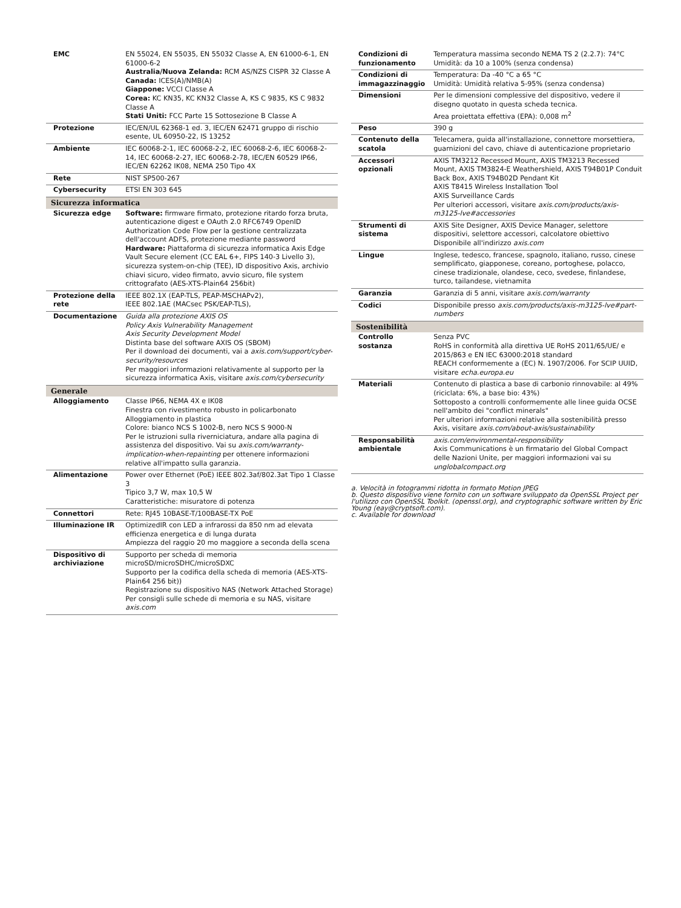| EMC | EN 55024, EN 55035, EN 55032 Classe A, EN 61000-6-1, EN 61000-6-2 Australia/Nuova Zelanda: RCM AS/NZS CISPR 32 Classe A Canada: ICES(A)/NMB(A) Giappone: VCCI Classe A Corea: KC KN35, KC KN32 Classe A, KS C 9835, KS C 9832 Classe A Stati Uniti: FCC Parte 15 Sottosezione B Classe A |
| Protezione | IEC/EN/UL 62368-1 ed. 3, IEC/EN 62471 gruppo di rischio esente, UL 60950-22, IS 13252 |
| Ambiente | IEC 60068-2-1, IEC 60068-2-2, IEC 60068-2-6, IEC 60068-2-14, IEC 60068-2-27, IEC 60068-2-78, IEC/EN 60529 IP66, IEC/EN 62262 IK08, NEMA 250 Tipo 4X |
| Rete | NIST SP500-267 |
| Cybersecurity | ETSI EN 303 645 |
| Sicurezza informatica | |
| Sicurezza edge | Software: firmware firmato, protezione ritardo forza bruta, autenticazione digest e OAuth 2.0 RFC6749 OpenID Authorization Code Flow per la gestione centralizzata dell'account ADFS, protezione mediante password Hardware: Piattaforma di sicurezza informatica Axis Edge Vault Secure element (CC EAL 6+, FIPS 140-3 Livello 3), sicurezza system-on-chip (TEE), ID dispositivo Axis, archivio chiavi sicuro, video firmato, avvio sicuro, file system crittografato (AES-XTS-Plain64 256bit) |
| Protezione della rete | IEEE 802.1X (EAP-TLS, PEAP-MSCHAPv2), IEEE 802.1AE (MACsec PSK/EAP-TLS), |
| Documentazione | Guida alla protezione AXIS OS Policy Axis Vulnerability Management Axis Security Development Model Distinta base del software AXIS OS (SBOM) Per il download dei documenti, vai a axis.com/support/cyber-security/resources Per maggiori informazioni relativamente al supporto per la sicurezza informatica Axis, visitare axis.com/cybersecurity |
| Generale | |
| Alloggiamento | Classe IP66, NEMA 4X e IK08 Finestra con rivestimento robusto in policarbonato Alloggiamento in plastica Colore: bianco NCS S 1002-B, nero NCS S 9000-N Per le istruzioni sulla riverniciatura, andare alla pagina di assistenza del dispositivo. Vai su axis.com/warranty-implication-when-repainting per ottenere informazioni relative all'impatto sulla garanzia. |
| Alimentazione | Power over Ethernet (PoE) IEEE 802.3af/802.3at Tipo 1 Classe 3 Tipico 3,7 W, max 10,5 W Caratteristiche: misuratore di potenza |
| Connettori | Rete: RJ45 10BASE-T/100BASE-TX PoE |
| Illuminazione IR | OptimizedIR con LED a infrarossi da 850 nm ad elevata efficienza energetica e di lunga durata Ampiezza del raggio 20 mo maggiore a seconda della scena |
| Dispositivo di archiviazione | Supporto per scheda di memoria microSD/microSDHC/microSDXC Supporto per la codifica della scheda di memoria (AES-XTS-Plain64 256 bit)) Registrazione su dispositivo NAS (Network Attached Storage) Per consigli sulle schede di memoria e su NAS, visitare axis.com |
| Condizioni di funzionamento | Temperatura massima secondo NEMA TS 2 (2.2.7): 74°C Umidità: da 10 a 100% (senza condensa) |
| Condizioni di immagazzinaggio | Temperatura: Da -40 °C a 65 °C Umidità: Umidità relativa 5-95% (senza condensa) |
| Dimensioni | Per le dimensioni complessive del dispositivo, vedere il disegno quotato in questa scheda tecnica. Area proiettata effettiva (EPA): 0,008 m<sup>2</sup> |
| Peso | 390 g |
| Contenuto della scatola | Telecamera, guida all'installazione, connettore morsettiera, guarnizioni del cavo, chiave di autenticazione proprietario |
| Accessori opzionali | AXIS TM3212 Recessed Mount, AXIS TM3213 Recessed Mount, AXIS TM3824-E Weathershield, AXIS T94B01P Conduit Back Box, AXIS T94B02D Pendant Kit AXIS T8415 Wireless Installation Tool AXIS Surveillance Cards Per ulteriori accessori, visitare axis.com/products/axis-m3125-lve#accessories |
| Strumenti di sistema | AXIS Site Designer, AXIS Device Manager, selettore dispositivi, selettore accessori, calcolatore obiettivo Disponibile all'indirizzo axis.com |
| Lingue | Inglese, tedesco, francese, spagnolo, italiano, russo, cinese semplificato, giapponese, coreano, portoghese, polacco, cinese tradizionale, olandese, ceco, svedese, finlandese, turco, tailandese, vietnamita |
| Garanzia | Garanzia di 5 anni, visitare axis.com/warranty |
| Codici | Disponibile presso axis.com/products/axis-m3125-lve#part-numbers |
| Sostenibilità | |
| Controllo sostanza | Senza PVC RoHS in conformità alla direttiva UE RoHS 2011/65/UE/ e 2015/863 e EN IEC 63000:2018 standard REACH conformemente a (EC) N. 1907/2006. For SCIP UUID, visitare echa.europa.eu |
| Materiali | Contenuto di plastica a base di carbonio rinnovabile: al 49% (riciclata: 6%, a base bio: 43%) Sottoposto a controlli conformemente alle linee guida OCSE nell'ambito dei "conflict minerals" Per ulteriori informazioni relative alla sostenibilità presso Axis, visitare axis.com/about-axis/sustainability |
| Responsabilità ambientale | axis.com/environmental-responsibility Axis Communications è un firmatario del Global Compact delle Nazioni Unite, per maggiori informazioni vai su unglobalcompact.org |
a. Velocità in fotogrammi ridotta in formato Motion JPEG
b. Questo dispositivo viene fornito con un software sviluppato da OpenSSL Project per l'utilizzo con OpenSSL Toolkit. (openssl.org), and cryptographic software written by Eric Young (eay@cryptsoft.com).
c. Available for download